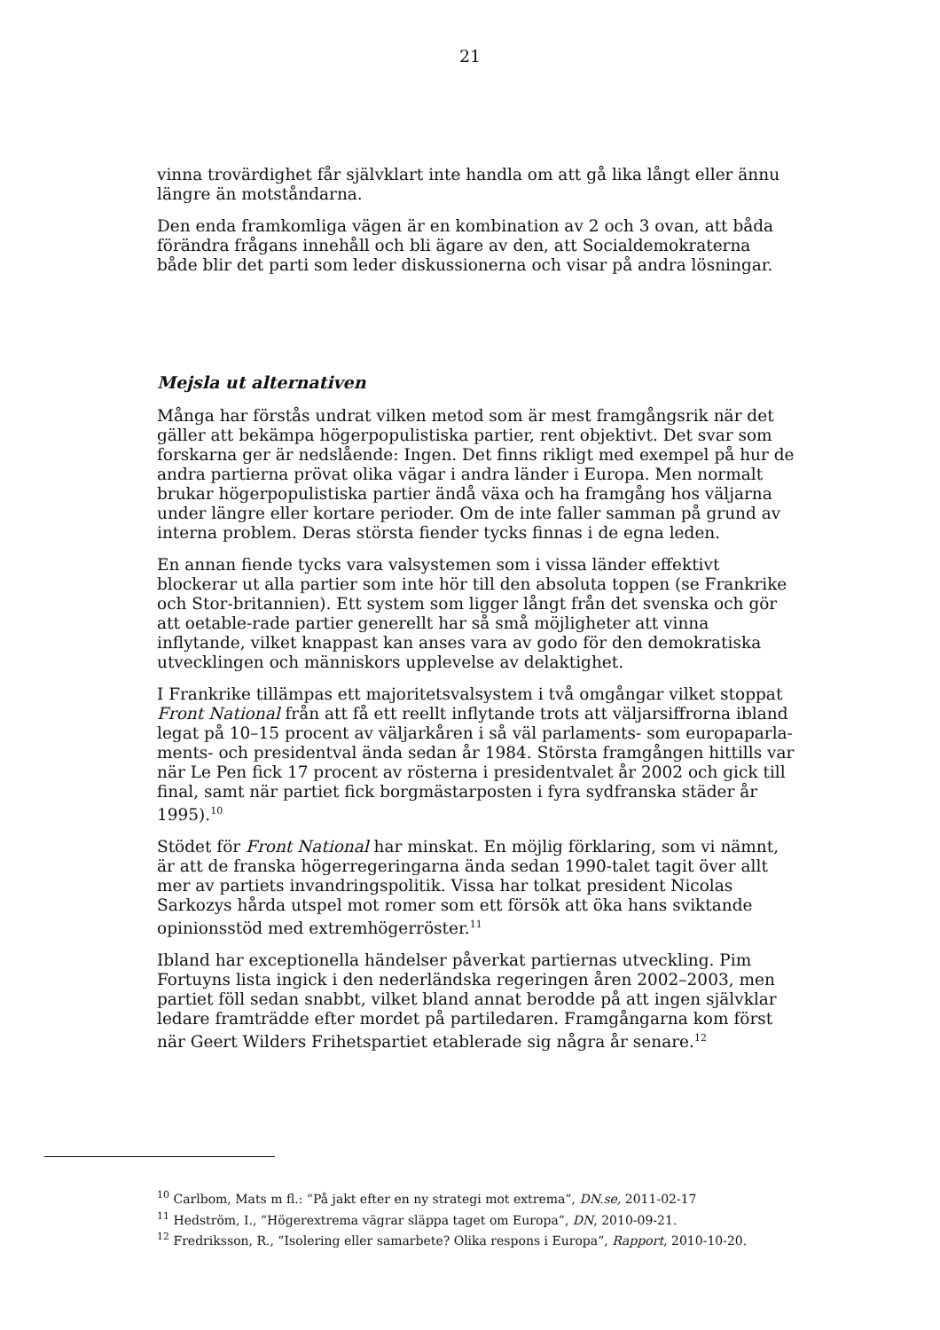21
vinna trovärdighet får självklart inte handla om att gå lika långt eller ännu längre än motståndarna.
Den enda framkomliga vägen är en kombination av 2 och 3 ovan, att båda förändra frågans innehåll och bli ägare av den, att Socialdemokraterna både blir det parti som leder diskussionerna och visar på andra lösningar.
Mejsla ut alternativen
Många har förstås undrat vilken metod som är mest framgångsrik när det gäller att bekämpa högerpopulistiska partier, rent objektivt. Det svar som forskarna ger är nedslående: Ingen. Det finns rikligt med exempel på hur de andra partierna prövat olika vägar i andra länder i Europa. Men normalt brukar högerpopulistiska partier ändå växa och ha framgång hos väljarna under längre eller kortare perioder. Om de inte faller samman på grund av interna problem. Deras största fiender tycks finnas i de egna leden.
En annan fiende tycks vara valsystemen som i vissa länder effektivt blockerar ut alla partier som inte hör till den absoluta toppen (se Frankrike och Stor-britannien). Ett system som ligger långt från det svenska och gör att oetable-rade partier generellt har så små möjligheter att vinna inflytande, vilket knappast kan anses vara av godo för den demokratiska utvecklingen och människors upplevelse av delaktighet.
I Frankrike tillämpas ett majoritetsvalsystem i två omgångar vilket stoppat Front National från att få ett reellt inflytande trots att väljarsiffrorna ibland legat på 10–15 procent av väljarkåren i så väl parlaments- som europaparla-ments- och presidentval ända sedan år 1984. Största framgången hittills var när Le Pen fick 17 procent av rösterna i presidentvalet år 2002 och gick till final, samt när partiet fick borgmästarposten i fyra sydfranska städer år 1995).<sup>10</sup>
Stödet för Front National har minskat. En möjlig förklaring, som vi nämnt, är att de franska högerregeringarna ända sedan 1990-talet tagit över allt mer av partiets invandringspolitik. Vissa har tolkat president Nicolas Sarkozys hårda utspel mot romer som ett försök att öka hans sviktande opinionsstöd med extremhögerröster.<sup>11</sup>
Ibland har exceptionella händelser påverkat partiernas utveckling. Pim Fortuyns lista ingick i den nederländska regeringen åren 2002–2003, men partiet föll sedan snabbt, vilket bland annat berodde på att ingen självklar ledare framträdde efter mordet på partiledaren. Framgångarna kom först när Geert Wilders Frihetspartiet etablerade sig några år senare.<sup>12</sup>
<sup>10</sup> Carlbom, Mats m fl.: ”På jakt efter en ny strategi mot extrema”, DN.se, 2011-02-17
<sup>11</sup> Hedström, I., ”Högerextrema vägrar släppa taget om Europa”, DN, 2010-09-21.
<sup>12</sup> Fredriksson, R., ”Isolering eller samarbete? Olika respons i Europa”, Rapport, 2010-10-20.